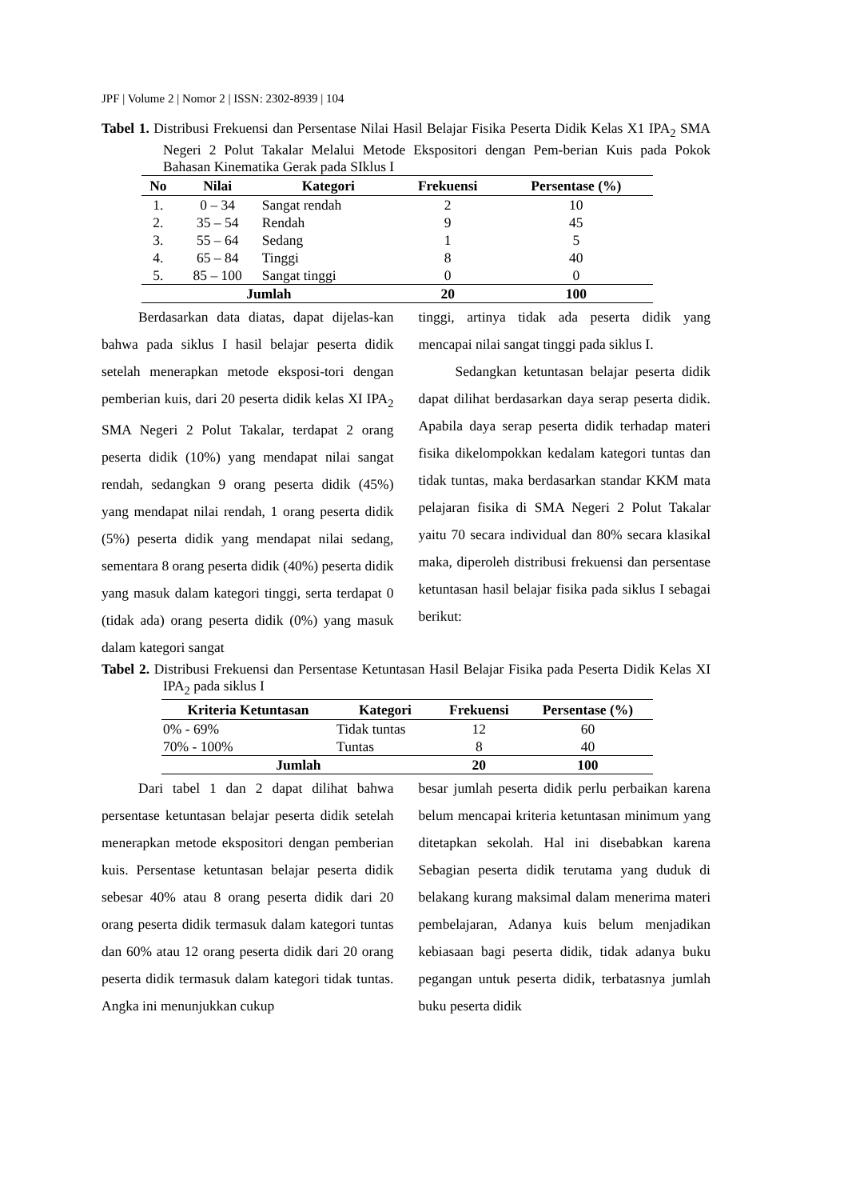JPF | Volume 2 | Nomor 2 | ISSN: 2302-8939 | 104
Tabel 1. Distribusi Frekuensi dan Persentase Nilai Hasil Belajar Fisika Peserta Didik Kelas X1 IPA<sub>2</sub> SMA Negeri 2 Polut Takalar Melalui Metode Ekspositori dengan Pem-berian Kuis pada Pokok Bahasan Kinematika Gerak pada SIklus I
| No | Nilai | Kategori | Frekuensi | Persentase (%) |
| --- | --- | --- | --- | --- |
| 1. | 0 – 34 | Sangat rendah | 2 | 10 |
| 2. | 35 – 54 | Rendah | 9 | 45 |
| 3. | 55 – 64 | Sedang | 1 | 5 |
| 4. | 65 – 84 | Tinggi | 8 | 40 |
| 5. | 85 – 100 | Sangat tinggi | 0 | 0 |
| Jumlah | | | 20 | 100 |
Berdasarkan data diatas, dapat dijelas-kan bahwa pada siklus I hasil belajar peserta didik setelah menerapkan metode eksposi-tori dengan pemberian kuis, dari 20 peserta didik kelas XI IPA<sub>2</sub> SMA Negeri 2 Polut Takalar, terdapat 2 orang peserta didik (10%) yang mendapat nilai sangat rendah, sedangkan 9 orang peserta didik (45%) yang mendapat nilai rendah, 1 orang peserta didik (5%) peserta didik yang mendapat nilai sedang, sementara 8 orang peserta didik (40%) peserta didik yang masuk dalam kategori tinggi, serta terdapat 0 (tidak ada) orang peserta didik (0%) yang masuk dalam kategori sangat
tinggi, artinya tidak ada peserta didik yang mencapai nilai sangat tinggi pada siklus I.
Sedangkan ketuntasan belajar peserta didik dapat dilihat berdasarkan daya serap peserta didik. Apabila daya serap peserta didik terhadap materi fisika dikelompokkan kedalam kategori tuntas dan tidak tuntas, maka berdasarkan standar KKM mata pelajaran fisika di SMA Negeri 2 Polut Takalar yaitu 70 secara individual dan 80% secara klasikal maka, diperoleh distribusi frekuensi dan persentase ketuntasan hasil belajar fisika pada siklus I sebagai berikut:
Tabel 2. Distribusi Frekuensi dan Persentase Ketuntasan Hasil Belajar Fisika pada Peserta Didik Kelas XI IPA<sub>2</sub> pada siklus I
| Kriteria Ketuntasan | Kategori | Frekuensi | Persentase (%) |
| --- | --- | --- | --- |
| 0% - 69% | Tidak tuntas | 12 | 60 |
| 70% - 100% | Tuntas | 8 | 40 |
| Jumlah | | 20 | 100 |
Dari tabel 1 dan 2 dapat dilihat bahwa persentase ketuntasan belajar peserta didik setelah menerapkan metode ekspositori dengan pemberian kuis. Persentase ketuntasan belajar peserta didik sebesar 40% atau 8 orang peserta didik dari 20 orang peserta didik termasuk dalam kategori tuntas dan 60% atau 12 orang peserta didik dari 20 orang peserta didik termasuk dalam kategori tidak tuntas. Angka ini menunjukkan cukup
besar jumlah peserta didik perlu perbaikan karena belum mencapai kriteria ketuntasan minimum yang ditetapkan sekolah. Hal ini disebabkan karena Sebagian peserta didik terutama yang duduk di belakang kurang maksimal dalam menerima materi pembelajaran, Adanya kuis belum menjadikan kebiasaan bagi peserta didik, tidak adanya buku pegangan untuk peserta didik, terbatasnya jumlah buku peserta didik